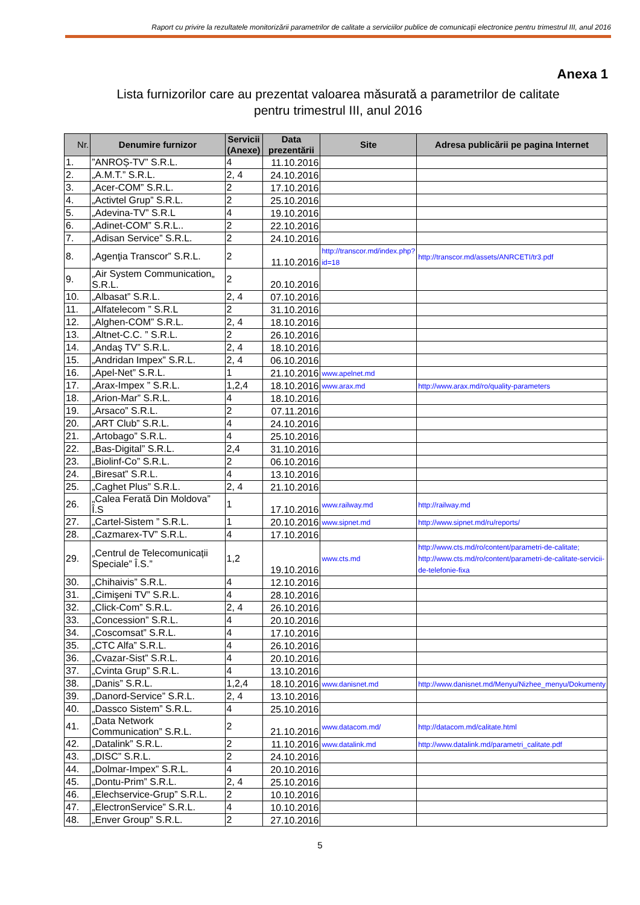Raport cu privire la rezultatele monitorizării parametrilor de calitate a serviciilor publice de comunicații electronice pentru trimestrul III, anul 2016
Anexa 1
Lista furnizorilor care au prezentat valoarea măsurată a parametrilor de calitate
pentru trimestrul III, anul 2016
| Nr. | Denumire furnizor | Servicii (Anexe) | Data prezentării | Site | Adresa publicării pe pagina Internet |
| --- | --- | --- | --- | --- | --- |
| 1. | ”ANROȘ-TV” S.R.L. | 4 | 11.10.2016 | | |
| 2. | „A.M.T.” S.R.L. | 2, 4 | 24.10.2016 | | |
| 3. | „Acer-COM” S.R.L. | 2 | 17.10.2016 | | |
| 4. | „Activtel Grup” S.R.L. | 2 | 25.10.2016 | | |
| 5. | „Adevina-TV” S.R.L | 4 | 19.10.2016 | | |
| 6. | „Adinet-COM” S.R.L.. | 2 | 22.10.2016 | | |
| 7. | „Adisan Service” S.R.L. | 2 | 24.10.2016 | | |
| 8. | „Agenţia Transcor” S.R.L. | 2 | 11.10.2016 | http://transcor.md/index.php?id=18 | http://transcor.md/assets/ANRCETI/tr3.pdf |
| 9. | „Air System Communication„ S.R.L. | 2 | 20.10.2016 | | |
| 10. | „Albasat” S.R.L. | 2, 4 | 07.10.2016 | | |
| 11. | „Alfatelecom ” S.R.L | 2 | 31.10.2016 | | |
| 12. | „Alghen-COM” S.R.L. | 2, 4 | 18.10.2016 | | |
| 13. | „Altnet-C.C. ” S.R.L. | 2 | 26.10.2016 | | |
| 14. | „Andaş TV” S.R.L. | 2, 4 | 18.10.2016 | | |
| 15. | „Andridan Impex” S.R.L. | 2, 4 | 06.10.2016 | | |
| 16. | „Apel-Net” S.R.L. | 1 | 21.10.2016 | www.apelnet.md | |
| 17. | „Arax-Impex ” S.R.L. | 1,2,4 | 18.10.2016 | www.arax.md | http://www.arax.md/ro/quality-parameters |
| 18. | „Arion-Mar” S.R.L. | 4 | 18.10.2016 | | |
| 19. | „Arsaco” S.R.L. | 2 | 07.11.2016 | | |
| 20. | „ART Club” S.R.L. | 4 | 24.10.2016 | | |
| 21. | „Artobago” S.R.L. | 4 | 25.10.2016 | | |
| 22. | „Bas-Digital” S.R.L. | 2,4 | 31.10.2016 | | |
| 23. | „Biolinf-Co” S.R.L. | 2 | 06.10.2016 | | |
| 24. | „Biresat” S.R.L. | 4 | 13.10.2016 | | |
| 25. | „Caghet Plus” S.R.L. | 2, 4 | 21.10.2016 | | |
| 26. | „Calea Ferată Din Moldova” Î.S | 1 | 17.10.2016 | www.railway.md | http://railway.md |
| 27. | „Cartel-Sistem ” S.R.L. | 1 | 20.10.2016 | www.sipnet.md | http://www.sipnet.md/ru/reports/ |
| 28. | „Cazmarex-TV” S.R.L. | 4 | 17.10.2016 | | |
| 29. | „Centrul de Telecomunicații Speciale” Î.S.” | 1,2 | 19.10.2016 | www.cts.md | http://www.cts.md/ro/content/parametri-de-calitate; http://www.cts.md/ro/content/parametri-de-calitate-servicii-de-telefonie-fixa |
| 30. | „Chihaivis” S.R.L. | 4 | 12.10.2016 | | |
| 31. | „Cimişeni TV” S.R.L. | 4 | 28.10.2016 | | |
| 32. | „Click-Com” S.R.L. | 2, 4 | 26.10.2016 | | |
| 33. | „Concession” S.R.L. | 4 | 20.10.2016 | | |
| 34. | „Coscomsat” S.R.L. | 4 | 17.10.2016 | | |
| 35. | „CTC Alfa” S.R.L. | 4 | 26.10.2016 | | |
| 36. | „Cvazar-Sist” S.R.L. | 4 | 20.10.2016 | | |
| 37. | „Cvinta Grup” S.R.L. | 4 | 13.10.2016 | | |
| 38. | „Danis” S.R.L. | 1,2,4 | 18.10.2016 | www.danisnet.md | http://www.danisnet.md/Menyu/Nizhee_menyu/Dokumenty |
| 39. | „Danord-Service” S.R.L. | 2, 4 | 13.10.2016 | | |
| 40. | „Dassco Sistem” S.R.L. | 4 | 25.10.2016 | | |
| 41. | „Data Network Communication” S.R.L. | 2 | 21.10.2016 | www.datacom.md/ | http://datacom.md/calitate.html |
| 42. | „Datalink” S.R.L. | 2 | 11.10.2016 | www.datalink.md | http://www.datalink.md/parametri_calitate.pdf |
| 43. | „DISC” S.R.L. | 2 | 24.10.2016 | | |
| 44. | „Dolmar-Impex” S.R.L. | 4 | 20.10.2016 | | |
| 45. | „Dontu-Prim” S.R.L. | 2, 4 | 25.10.2016 | | |
| 46. | „Elechservice-Grup” S.R.L. | 2 | 10.10.2016 | | |
| 47. | „ElectronService” S.R.L. | 4 | 10.10.2016 | | |
| 48. | „Enver Group” S.R.L. | 2 | 27.10.2016 | | |
5